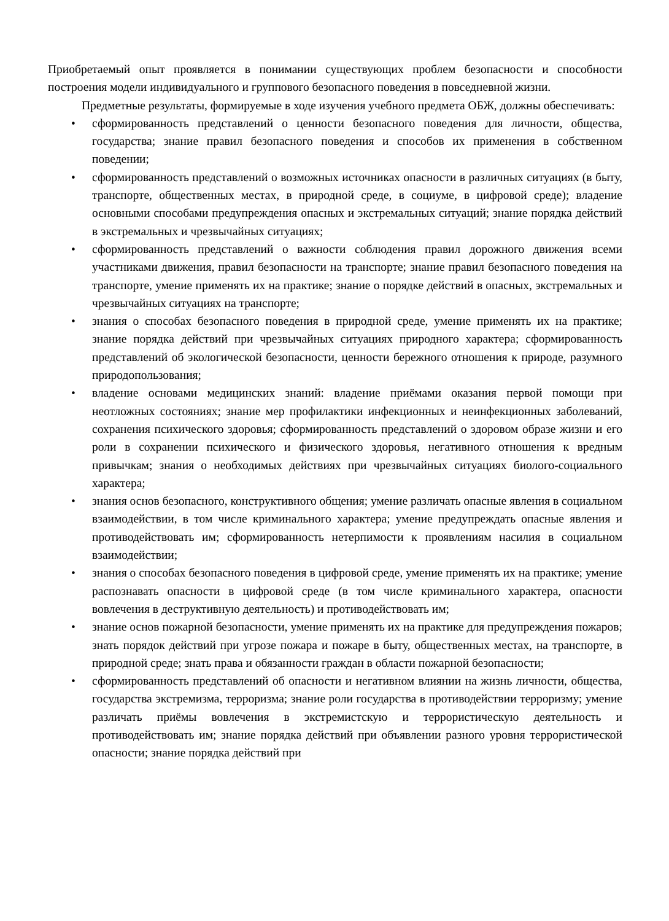Приобретаемый опыт проявляется в понимании существующих проблем безопасности и способности построения модели индивидуального и группового безопасного поведения в повседневной жизни.
Предметные результаты, формируемые в ходе изучения учебного предмета ОБЖ, должны обеспечивать:
• сформированность представлений о ценности безопасного поведения для личности, общества, государства; знание правил безопасного поведения и способов их применения в собственном поведении;
• сформированность представлений о возможных источниках опасности в различных ситуациях (в быту, транспорте, общественных местах, в природной среде, в социуме, в цифровой среде); владение основными способами предупреждения опасных и экстремальных ситуаций; знание порядка действий в экстремальных и чрезвычайных ситуациях;
• сформированность представлений о важности соблюдения правил дорожного движения всеми участниками движения, правил безопасности на транспорте; знание правил безопасного поведения на транспорте, умение применять их на практике; знание о порядке действий в опасных, экстремальных и чрезвычайных ситуациях на транспорте;
• знания о способах безопасного поведения в природной среде, умение применять их на практике; знание порядка действий при чрезвычайных ситуациях природного характера; сформированность представлений об экологической безопасности, ценности бережного отношения к природе, разумного природопользования;
• владение основами медицинских знаний: владение приёмами оказания первой помощи при неотложных состояниях; знание мер профилактики инфекционных и неинфекционных заболеваний, сохранения психического здоровья; сформированность представлений о здоровом образе жизни и его роли в сохранении психического и физического здоровья, негативного отношения к вредным привычкам; знания о необходимых действиях при чрезвычайных ситуациях биолого-социального характера;
• знания основ безопасного, конструктивного общения; умение различать опасные явления в социальном взаимодействии, в том числе криминального характера; умение предупреждать опасные явления и противодействовать им; сформированность нетерпимости к проявлениям насилия в социальном взаимодействии;
• знания о способах безопасного поведения в цифровой среде, умение применять их на практике; умение распознавать опасности в цифровой среде (в том числе криминального характера, опасности вовлечения в деструктивную деятельность) и противодействовать им;
• знание основ пожарной безопасности, умение применять их на практике для предупреждения пожаров; знать порядок действий при угрозе пожара и пожаре в быту, общественных местах, на транспорте, в природной среде; знать права и обязанности граждан в области пожарной безопасности;
• сформированность представлений об опасности и негативном влиянии на жизнь личности, общества, государства экстремизма, терроризма; знание роли государства в противодействии терроризму; умение различать приёмы вовлечения в экстремистскую и террористическую деятельность и противодействовать им; знание порядка действий при объявлении разного уровня террористической опасности; знание порядка действий при